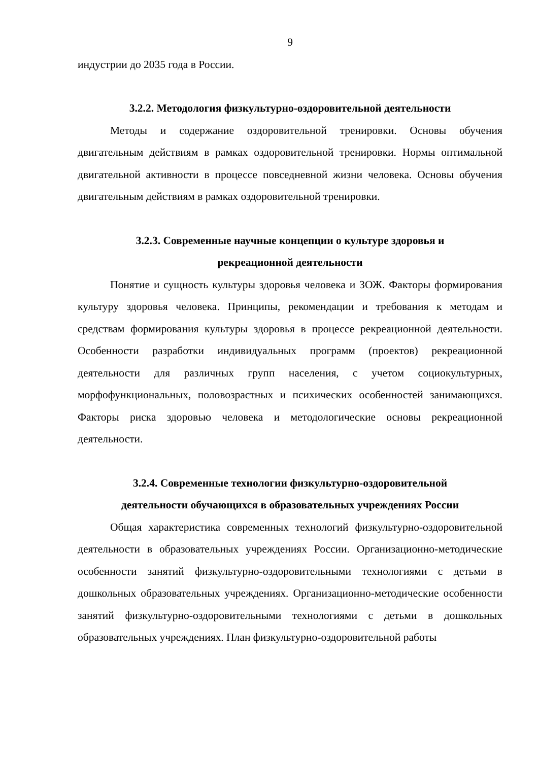9
индустрии до 2035 года в России.
3.2.2. Методология физкультурно-оздоровительной деятельности
Методы и содержание оздоровительной тренировки. Основы обучения двигательным действиям в рамках оздоровительной тренировки. Нормы оптимальной двигательной активности в процессе повседневной жизни человека. Основы обучения двигательным действиям в рамках оздоровительной тренировки.
3.2.3. Современные научные концепции о культуре здоровья и
рекреационной деятельности
Понятие и сущность культуры здоровья человека и ЗОЖ. Факторы формирования культуру здоровья человека. Принципы, рекомендации и требования к методам и средствам формирования культуры здоровья в процессе рекреационной деятельности. Особенности разработки индивидуальных программ (проектов) рекреационной деятельности для различных групп населения, с учетом социокультурных, морфофункциональных, половозрастных и психических особенностей занимающихся. Факторы риска здоровью человека и методологические основы рекреационной деятельности.
3.2.4. Современные технологии физкультурно-оздоровительной
деятельности обучающихся в образовательных учреждениях России
Общая характеристика современных технологий физкультурно-оздоровительной деятельности в образовательных учреждениях России. Организационно-методические особенности занятий физкультурно-оздоровительными технологиями с детьми в дошкольных образовательных учреждениях. Организационно-методические особенности занятий физкультурно-оздоровительными технологиями с детьми в дошкольных образовательных учреждениях. План физкультурно-оздоровительной работы